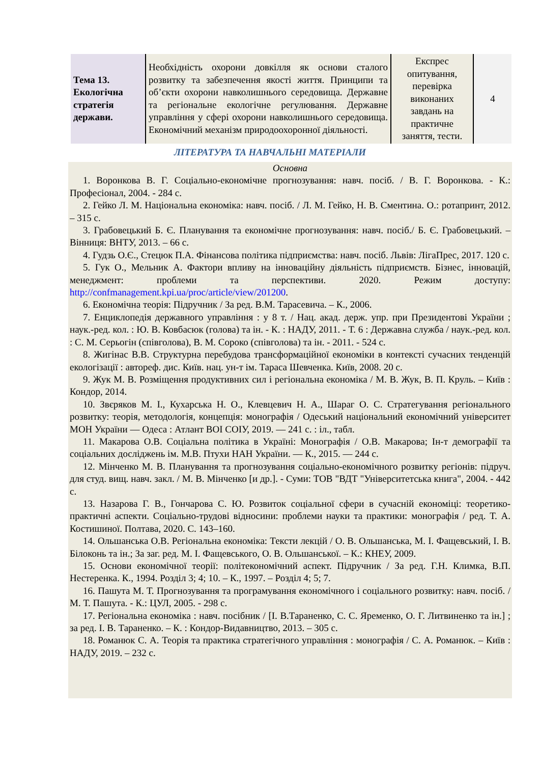| Тема 13. Екологічна стратегія держави. | Необхідність охорони довкілля як основи сталого розвитку та забезпечення якості життя. Принципи та об’єкти охорони навколишнього середовища. Державне та регіональне екологічне регулювання. Державне управління у сфері охорони навколишнього середовища. Економічний механізм природоохоронної діяльності. | Експрес опитування, перевірка виконаних завдань на практичне заняття, тести. | 4 |
ЛІТЕРАТУРА ТА НАВЧАЛЬНІ МАТЕРІАЛИ
Основна
1. Воронкова В. Г. Соціально-економічне прогнозування: навч. посіб. / В. Г. Воронкова. - К.: Професіонал, 2004. - 284 с.
2. Гейко Л. М. Національна економіка: навч. посіб. / Л. М. Гейко, Н. В. Сментина. О.: ротапринт, 2012. – 315 с.
3. Грабовецький Б. Є. Планування та економічне прогнозування: навч. посіб./ Б. Є. Грабовецький. – Вінниця: ВНТУ, 2013. – 66 с.
4. Гудзь О.Є., Стецюк П.А. Фінансова політика підприємства: навч. посіб. Львів: ЛігаПрес, 2017. 120 с.
5. Гук О., Мельник А. Фактори впливу на інноваційну діяльність підприємств. Бізнес, інновацій, менеджмент: проблеми та перспективи. 2020. Режим доступу: http://confmanagement.kpi.ua/proc/article/view/201200.
6. Економічна теорія: Підручник / За ред. В.М. Тарасевича. – К., 2006.
7. Енциклопедія державного управління : у 8 т. / Нац. акад. держ. упр. при Президентові України ; наук.-ред. кол. : Ю. В. Ковбасюк (голова) та ін. - К. : НАДУ, 2011. - Т. 6 : Державна служба / наук.-ред. кол. : С. М. Серьогін (співголова), В. М. Сороко (співголова) та ін. - 2011. - 524 с.
8. Жигінас В.В. Структурна перебудова трансформаційної економіки в контексті сучасних тенденцій екологізації : автореф. дис. Київ. нац. ун-т ім. Тараса Шевченка. Київ, 2008. 20 с.
9. Жук М. В. Розміщення продуктивних сил і регіональна економіка / М. В. Жук, В. П. Круль. – Київ : Кондор, 2014.
10. Звєряков М. І., Кухарська Н. О., Клевцевич Н. А., Шараг О. С. Стратегування регіонального розвитку: теорія, методологія, концепція: монографія / Одеський національний економічний університет МОН України — Одеса : Атлант ВОІ СОІУ, 2019. — 241 с. : іл., табл.
11. Макарова О.В. Соціальна політика в Україні: Монографія / О.В. Макарова; Ін-т демографії та соціальних досліджень ім. М.В. Птухи НАН України. — К., 2015. — 244 с.
12. Мінченко М. В. Планування та прогнозування соціально-економічного розвитку регіонів: підруч. для студ. вищ. навч. закл. / М. В. Мінченко [и др.]. - Суми: ТОВ "ВДТ "Університетська книга", 2004. - 442 с.
13. Назарова Г. В., Гончарова С. Ю. Розвиток соціальної сфери в сучасній економіці: теоретико-практичні аспекти. Соціально-трудові відносини: проблеми науки та практики: монографія / ред. Т. А. Костишиної. Полтава, 2020. С. 143–160.
14. Ольшанська О.В. Регіональна економіка: Тексти лекцій / О. В. Ольшанська, М. І. Фащевський, І. В. Білоконь та ін.; За заг. ред. М. І. Фащевського, О. В. Ольшанської. – К.: КНЕУ, 2009.
15. Основи економічної теорії: політекономічний аспект. Підручник / За ред. Г.Н. Климка, В.П. Нестеренка. К., 1994. Розділ 3; 4; 10. – К., 1997. – Розділ 4; 5; 7.
16. Пашута М. Т. Прогнозування та програмування економічного і соціального розвитку: навч. посіб. / М. Т. Пашута. - К.: ЦУЛ, 2005. - 298 с.
17. Регіональна економіка : навч. посібник / [І. В.Тараненко, С. С. Яременко, О. Г. Литвиненко та ін.] ; за ред. І. В. Тараненко. – К. : Кондор-Видавництво, 2013. – 305 с.
18. Романюк С. А. Теорія та практика стратегічного управління : монографія / С. А. Романюк. – Київ : НАДУ, 2019. – 232 с.